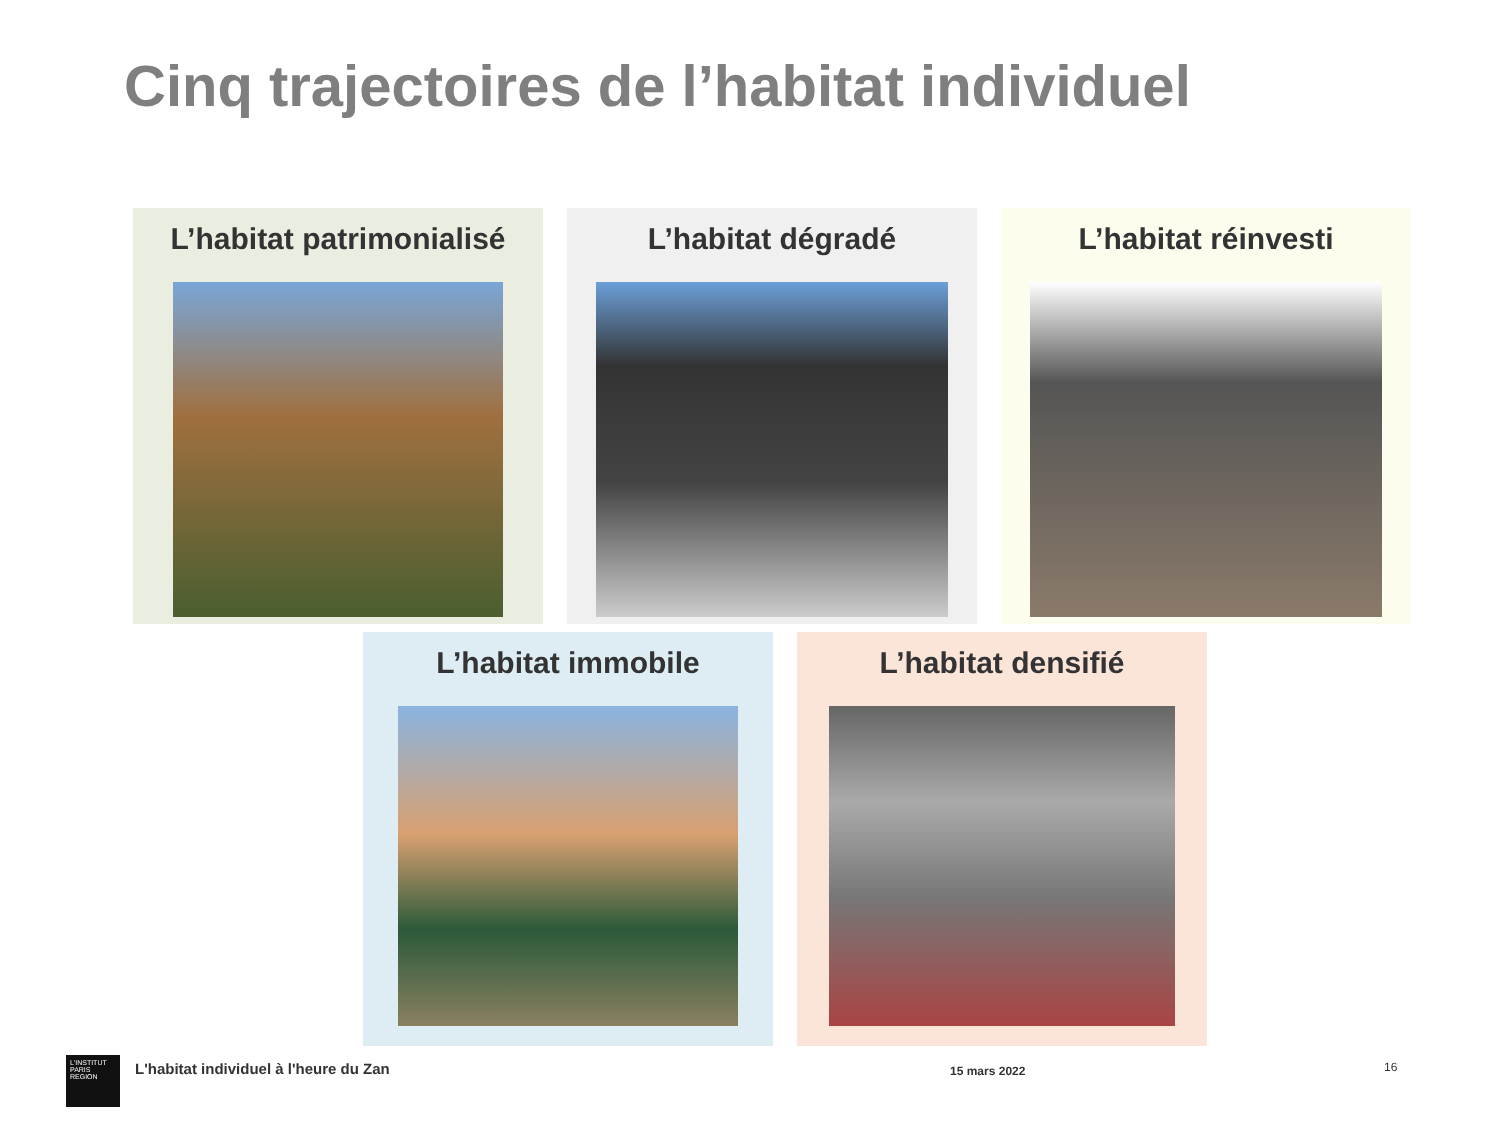Cinq trajectoires de l’habitat individuel
L’habitat patrimonialisé L’habitat dégradé L’habitat réinvesti
L’habitat immobile L’habitat densifié
L'INSTITUT
PARIS
REGION
L'habitat individuel à l'heure du Zan 15 mars 2022 16